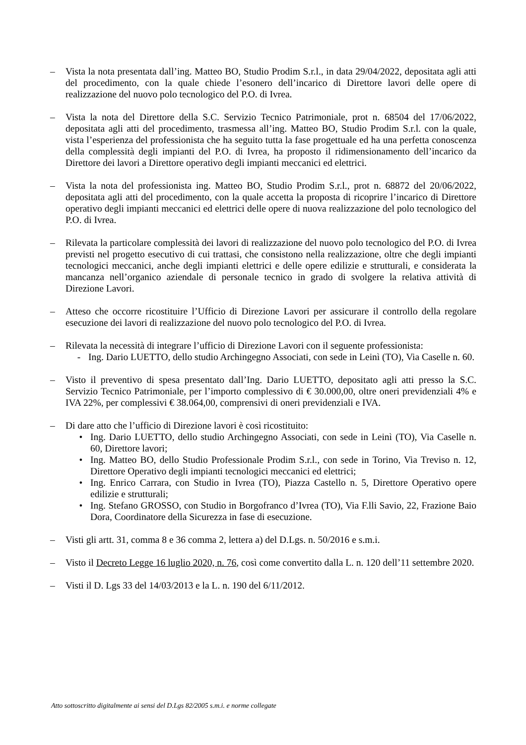– Vista la nota presentata dall’ing. Matteo BO, Studio Prodim S.r.l., in data 29/04/2022, depositata agli atti del procedimento, con la quale chiede l’esonero dell’incarico di Direttore lavori delle opere di realizzazione del nuovo polo tecnologico del P.O. di Ivrea.
– Vista la nota del Direttore della S.C. Servizio Tecnico Patrimoniale, prot n. 68504 del 17/06/2022, depositata agli atti del procedimento, trasmessa all’ing. Matteo BO, Studio Prodim S.r.l. con la quale, vista l’esperienza del professionista che ha seguito tutta la fase progettuale ed ha una perfetta conoscenza della complessità degli impianti del P.O. di Ivrea, ha proposto il ridimensionamento dell’incarico da Direttore dei lavori a Direttore operativo degli impianti meccanici ed elettrici.
– Vista la nota del professionista ing. Matteo BO, Studio Prodim S.r.l., prot n. 68872 del 20/06/2022, depositata agli atti del procedimento, con la quale accetta la proposta di ricoprire l’incarico di Direttore operativo degli impianti meccanici ed elettrici delle opere di nuova realizzazione del polo tecnologico del P.O. di Ivrea.
– Rilevata la particolare complessità dei lavori di realizzazione del nuovo polo tecnologico del P.O. di Ivrea previsti nel progetto esecutivo di cui trattasi, che consistono nella realizzazione, oltre che degli impianti tecnologici meccanici, anche degli impianti elettrici e delle opere edilizie e strutturali, e considerata la mancanza nell’organico aziendale di personale tecnico in grado di svolgere la relativa attività di Direzione Lavori.
– Atteso che occorre ricostituire l’Ufficio di Direzione Lavori per assicurare il controllo della regolare esecuzione dei lavori di realizzazione del nuovo polo tecnologico del P.O. di Ivrea.
– Rilevata la necessità di integrare l’ufficio di Direzione Lavori con il seguente professionista:
- Ing. Dario LUETTO, dello studio Archingegno Associati, con sede in Leinì (TO), Via Caselle n. 60.
– Visto il preventivo di spesa presentato dall’Ing. Dario LUETTO, depositato agli atti presso la S.C. Servizio Tecnico Patrimoniale, per l’importo complessivo di € 30.000,00, oltre oneri previdenziali 4% e IVA 22%, per complessivi € 38.064,00, comprensivi di oneri previdenziali e IVA.
– Di dare atto che l’ufficio di Direzione lavori è così ricostituito:
• Ing. Dario LUETTO, dello studio Archingegno Associati, con sede in Leinì (TO), Via Caselle n. 60, Direttore lavori;
• Ing. Matteo BO, dello Studio Professionale Prodim S.r.l., con sede in Torino, Via Treviso n. 12, Direttore Operativo degli impianti tecnologici meccanici ed elettrici;
• Ing. Enrico Carrara, con Studio in Ivrea (TO), Piazza Castello n. 5, Direttore Operativo opere edilizie e strutturali;
• Ing. Stefano GROSSO, con Studio in Borgofranco d’Ivrea (TO), Via F.lli Savio, 22, Frazione Baio Dora, Coordinatore della Sicurezza in fase di esecuzione.
– Visti gli artt. 31, comma 8 e 36 comma 2, lettera a) del D.Lgs. n. 50/2016 e s.m.i.
– Visto il Decreto Legge 16 luglio 2020, n. 76, così come convertito dalla L. n. 120 dell’11 settembre 2020.
– Visti il D. Lgs 33 del 14/03/2013 e la L. n. 190 del 6/11/2012.
Atto sottoscritto digitalmente ai sensi del D.Lgs 82/2005 s.m.i. e norme collegate